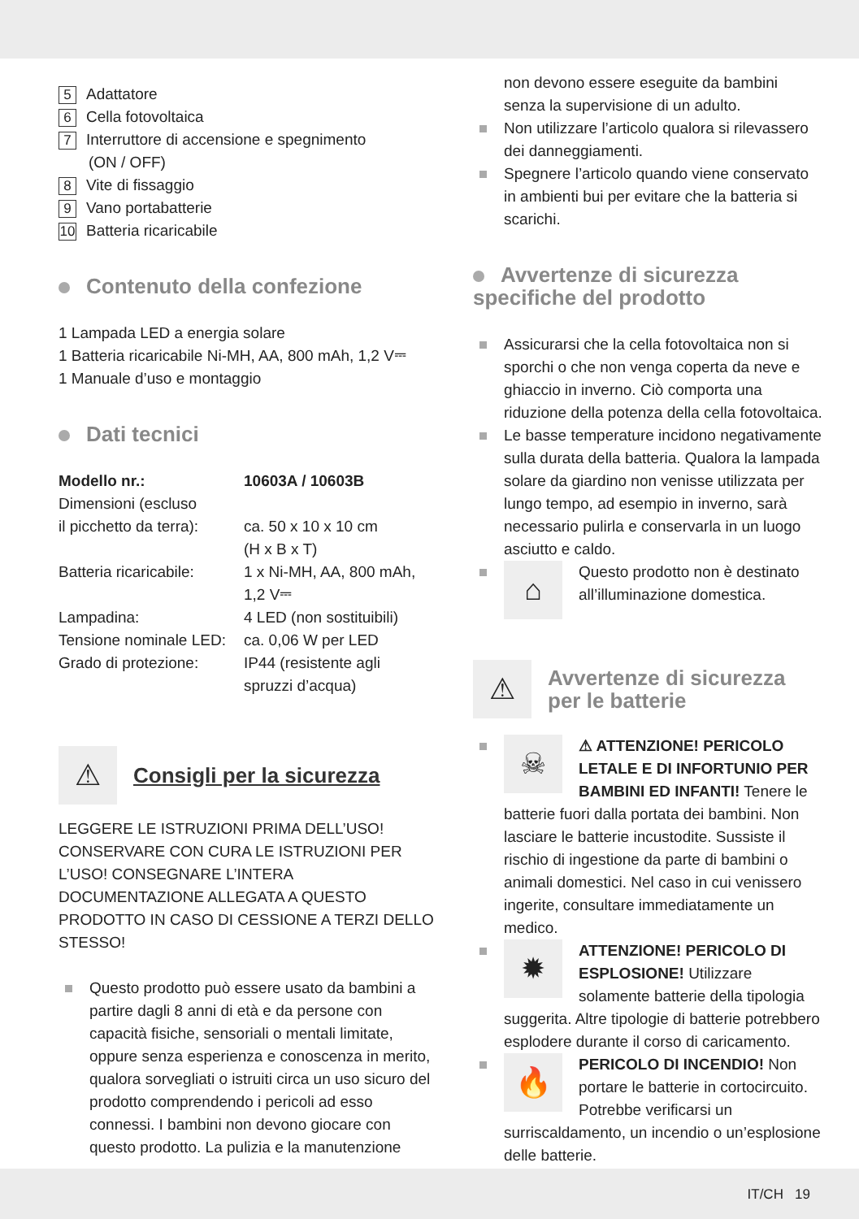5 Adattatore
6 Cella fotovoltaica
7 Interruttore di accensione e spegnimento
(ON / OFF)
8 Vite di fissaggio
9 Vano portabatterie
10 Batteria ricaricabile
Contenuto della confezione
1 Lampada LED a energia solare
1 Batteria ricaricabile Ni-MH, AA, 800 mAh, 1,2 V⎓
1 Manuale d’uso e montaggio
Dati tecnici
| Modello nr.: | 10603A / 10603B |
| --- | --- |
| Dimensioni (escluso il picchetto da terra): | ca. 50 x 10 x 10 cm (H x B x T) |
| Batteria ricaricabile: | 1 x Ni-MH, AA, 800 mAh, 1,2 V⎓ |
| Lampadina: | 4 LED (non sostituibili) |
| Tensione nominale LED: | ca. 0,06 W per LED |
| Grado di protezione: | IP44 (resistente agli spruzzi d’acqua) |
⚠
Consigli per la sicurezza
LEGGERE LE ISTRUZIONI PRIMA DELL’USO! CONSERVARE CON CURA LE ISTRUZIONI PER L’USO! CONSEGNARE L’INTERA DOCUMENTAZIONE ALLEGATA A QUESTO PRODOTTO IN CASO DI CESSIONE A TERZI DELLO STESSO!
Questo prodotto può essere usato da bambini a partire dagli 8 anni di età e da persone con capacità fisiche, sensoriali o mentali limitate, oppure senza esperienza e conoscenza in merito, qualora sorvegliati o istruiti circa un uso sicuro del prodotto comprendendo i pericoli ad esso connessi. I bambini non devono giocare con questo prodotto. La pulizia e la manutenzione
non devono essere eseguite da bambini senza la supervisione di un adulto.
Non utilizzare l’articolo qualora si rilevassero dei danneggiamenti.
Spegnere l’articolo quando viene conservato in ambienti bui per evitare che la batteria si scarichi.
Avvertenze di sicurezza specifiche del prodotto
Assicurarsi che la cella fotovoltaica non si sporchi o che non venga coperta da neve e ghiaccio in inverno. Ciò comporta una riduzione della potenza della cella fotovoltaica.
Le basse temperature incidono negativamente sulla durata della batteria. Qualora la lampada solare da giardino non venisse utilizzata per lungo tempo, ad esempio in inverno, sarà necessario pulirla e conservarla in un luogo asciutto e caldo.
⌂ Questo prodotto non è destinato all’illuminazione domestica.
⚠
Avvertenze di sicurezza per le batterie
☠ ⚠ ATTENZIONE! PERICOLO LETALE E DI INFORTUNIO PER BAMBINI ED INFANTI! Tenere le batterie fuori dalla portata dei bambini. Non lasciare le batterie incustodite. Sussiste il rischio di ingestione da parte di bambini o animali domestici. Nel caso in cui venissero ingerite, consultare immediatamente un medico.
✹ ATTENZIONE! PERICOLO DI ESPLOSIONE! Utilizzare solamente batterie della tipologia suggerita. Altre tipologie di batterie potrebbero esplodere durante il corso di caricamento.
🔥 PERICOLO DI INCENDIO! Non portare le batterie in cortocircuito. Potrebbe verificarsi un surriscaldamento, un incendio o un’esplosione delle batterie.
IT/CH 19